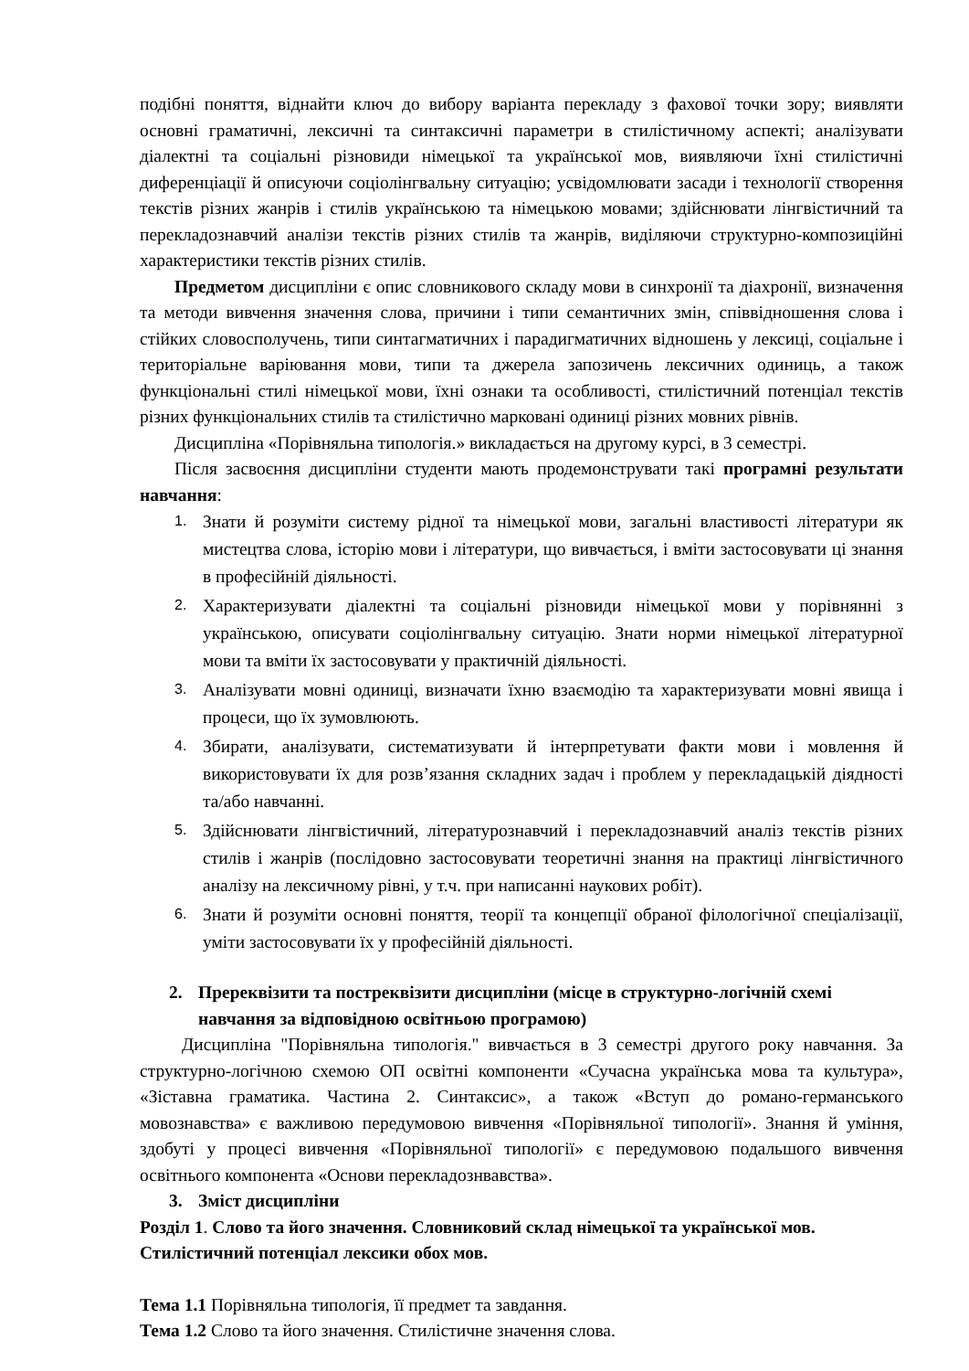подібні поняття, віднайти ключ до вибору варіанта перекладу з фахової точки зору; виявляти основні граматичні, лексичні та синтаксичні параметри в стилістичному аспекті; аналізувати діалектні та соціальні різновиди німецької та української мов, виявляючи їхні стилістичні диференціації й описуючи соціолінгвальну ситуацію; усвідомлювати засади і технології створення текстів різних жанрів і стилів українською та німецькою мовами; здійснювати лінгвістичний та перекладознавчий аналізи текстів різних стилів та жанрів, виділяючи структурно-композиційні характеристики текстів різних стилів.
Предметом дисципліни є опис словникового складу мови в синхронії та діахронії, визначення та методи вивчення значення слова, причини і типи семантичних змін, співвідношення слова і стійких словосполучень, типи синтагматичних і парадигматичних відношень у лексиці, соціальне і територіальне варіювання мови, типи та джерела запозичень лексичних одиниць, а також функціональні стилі німецької мови, їхні ознаки та особливості, стилістичний потенціал текстів різних функціональних стилів та стилістично марковані одиниці різних мовних рівнів.
Дисципліна «Порівняльна типологія.» викладається на другому курсі, в 3 семестрі.
Після засвоєння дисципліни студенти мають продемонструвати такі програмні результати навчання:
1. Знати й розуміти систему рідної та німецької мови, загальні властивості літератури як мистецтва слова, історію мови і літератури, що вивчається, і вміти застосовувати ці знання в професійній діяльності.
2. Характеризувати діалектні та соціальні різновиди німецької мови у порівнянні з українською, описувати соціолінгвальну ситуацію. Знати норми німецької літературної мови та вміти їх застосовувати у практичній діяльності.
3. Аналізувати мовні одиниці, визначати їхню взаємодію та характеризувати мовні явища і процеси, що їх зумовлюють.
4. Збирати, аналізувати, систематизувати й інтерпретувати факти мови і мовлення й використовувати їх для розв’язання складних задач і проблем у перекладацькій діядності та/або навчанні.
5. Здійснювати лінгвістичний, літературознавчий і перекладознавчий аналіз текстів різних стилів і жанрів (послідовно застосовувати теоретичні знання на практиці лінгвістичного аналізу на лексичному рівні, у т.ч. при написанні наукових робіт).
6. Знати й розуміти основні поняття, теорії та концепції обраної філологічної спеціалізації, уміти застосовувати їх у професійній діяльності.
2. Пререквізити та постреквізити дисципліни (місце в структурно-логічній схемі навчання за відповідною освітньою програмою)
Дисципліна "Порівняльна типологія." вивчається в 3 семестрі другого року навчання. За структурно-логічною схемою ОП освітні компоненти «Сучасна українська мова та культура», «Зіставна граматика. Частина 2. Синтаксис», а також «Вступ до романо-германського мовознавства» є важливою передумовою вивчення «Порівняльної типології». Знання й уміння, здобуті у процесі вивчення «Порівняльної типології» є передумовою подальшого вивчення освітнього компонента «Основи перекладознвавства».
3. Зміст дисципліни
Розділ 1. Слово та його значення. Словниковий склад німецької та української мов. Стилістичний потенціал лексики обох мов.
Тема 1.1 Порівняльна типологія, її предмет та завдання.
Тема 1.2 Слово та його значення. Стилістичне значення слова.